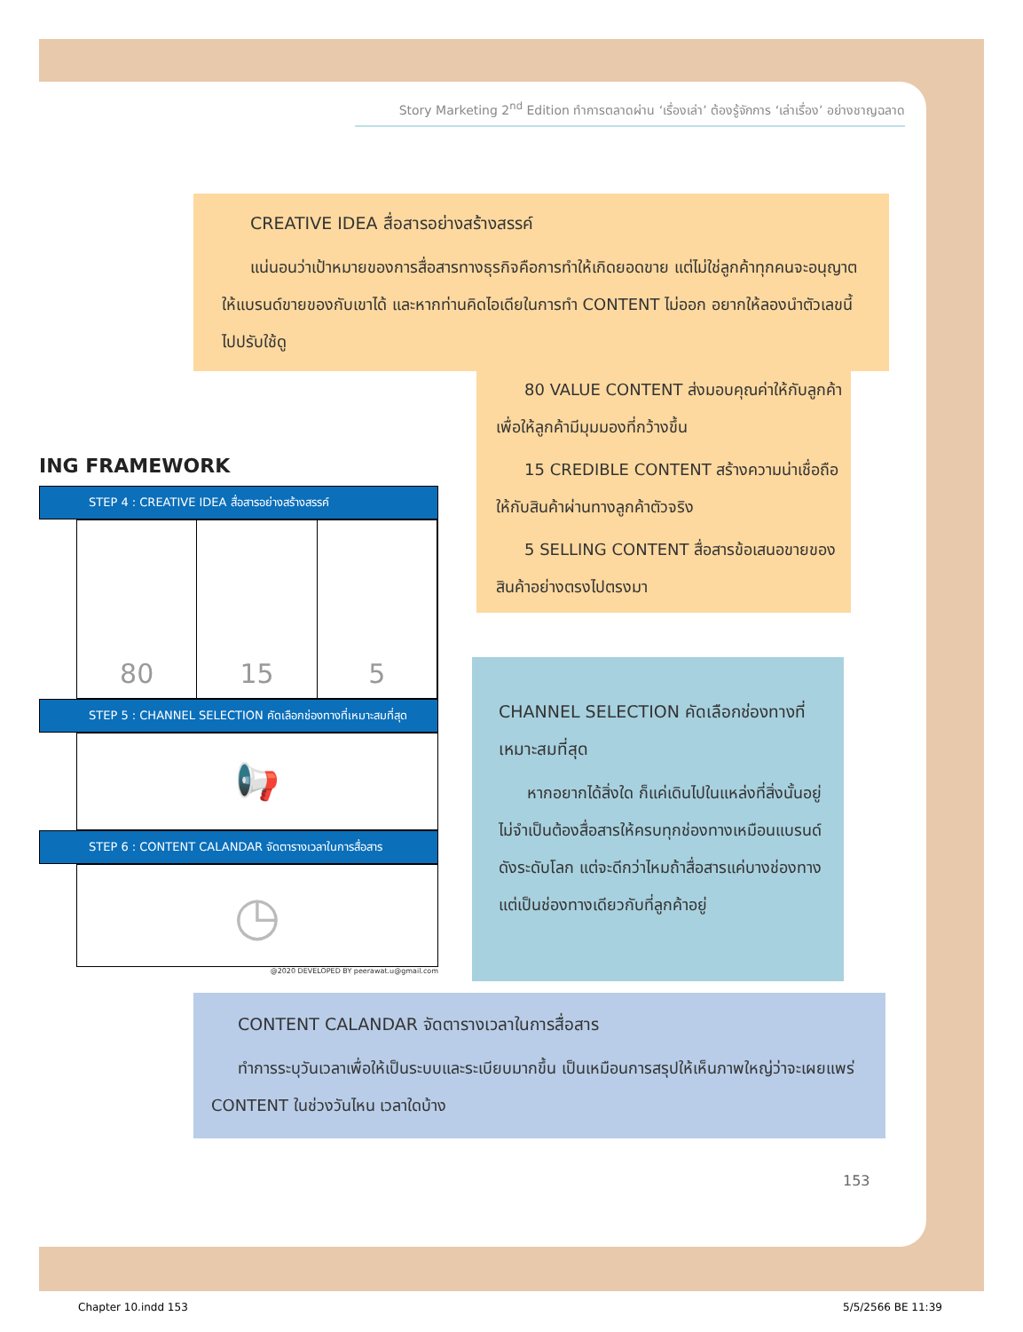Story Marketing 2<sup>nd</sup> Edition ทำการตลาดผ่าน ‘เรื่องเล่า’ ต้องรู้จักการ ‘เล่าเรื่อง’ อย่างชาญฉลาด
CREATIVE IDEA สื่อสารอย่างสร้างสรรค์
แน่นอนว่าเป้าหมายของการสื่อสารทางธุรกิจคือการทำให้เกิดยอดขาย แต่ไม่ใช่ลูกค้าทุกคนจะอนุญาตให้แบรนด์ขายของกับเขาได้ และหากท่านคิดไอเดียในการทำ CONTENT ไม่ออก อยากให้ลองนำตัวเลขนี้ไปปรับใช้ดู
80 VALUE CONTENT ส่งมอบคุณค่าให้กับลูกค้าเพื่อให้ลูกค้ามีมุมมองที่กว้างขึ้น
15 CREDIBLE CONTENT สร้างความน่าเชื่อถือให้กับสินค้าผ่านทางลูกค้าตัวจริง
5 SELLING CONTENT สื่อสารข้อเสนอขายของสินค้าอย่างตรงไปตรงมา
ING FRAMEWORK
STEP 4 : CREATIVE IDEA สื่อสารอย่างสร้างสรรค์
80 15 5
STEP 5 : CHANNEL SELECTION คัดเลือกช่องทางที่เหมาะสมที่สุด
📢
STEP 6 : CONTENT CALANDAR จัดตารางเวลาในการสื่อสาร
◷
@2020 DEVELOPED BY peerawat.u@gmail.com
CHANNEL SELECTION คัดเลือกช่องทางที่เหมาะสมที่สุด
หากอยากได้สิ่งใด ก็แค่เดินไปในแหล่งที่สิ่งนั้นอยู่ ไม่จำเป็นต้องสื่อสารให้ครบทุกช่องทางเหมือนแบรนด์ดังระดับโลก แต่จะดีกว่าไหมถ้าสื่อสารแค่บางช่องทางแต่เป็นช่องทางเดียวกับที่ลูกค้าอยู่
CONTENT CALANDAR จัดตารางเวลาในการสื่อสาร
ทำการระบุวันเวลาเพื่อให้เป็นระบบและระเบียบมากขึ้น เป็นเหมือนการสรุปให้เห็นภาพใหญ่ว่าจะเผยแพร่ CONTENT ในช่วงวันไหน เวลาใดบ้าง
153
Chapter 10.indd 153 5/5/2566 BE 11:39